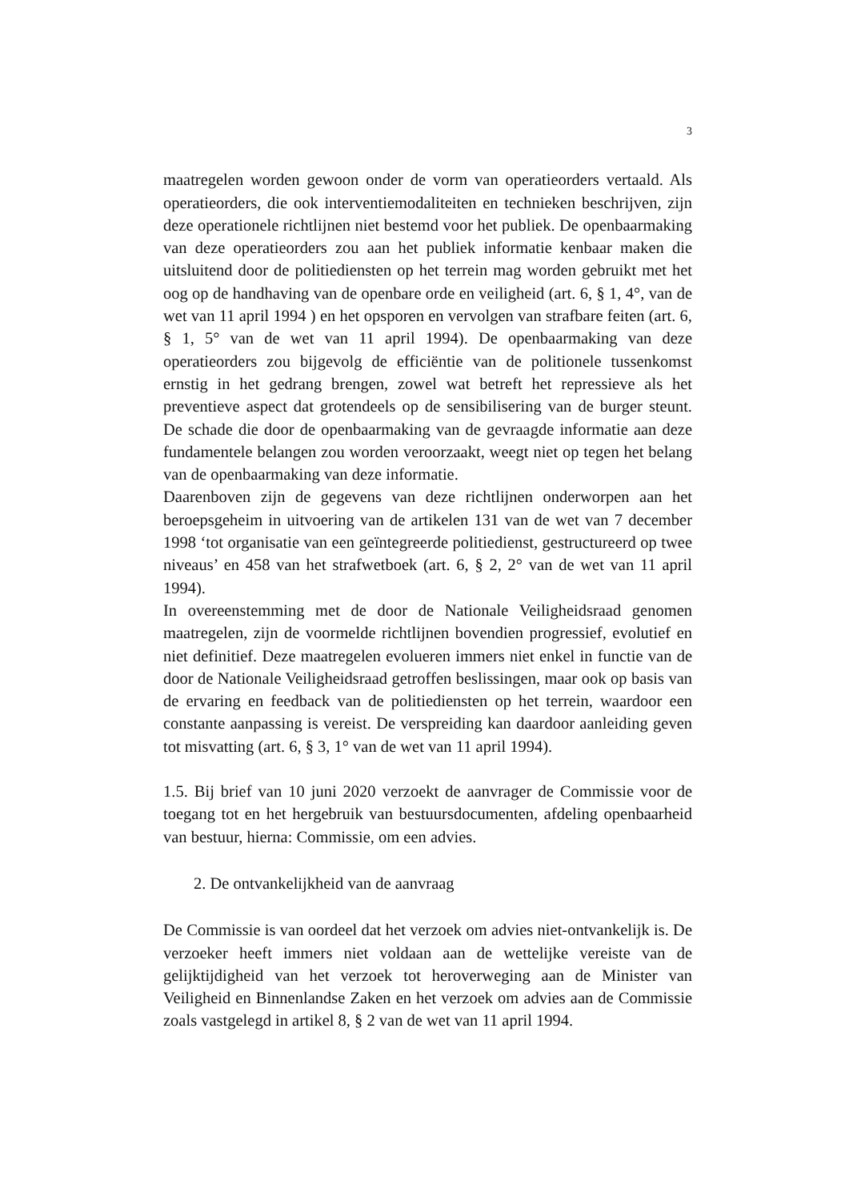3
maatregelen worden gewoon onder de vorm van operatieorders vertaald. Als operatieorders, die ook interventiemodaliteiten en technieken beschrijven, zijn deze operationele richtlijnen niet bestemd voor het publiek. De openbaarmaking van deze operatieorders zou aan het publiek informatie kenbaar maken die uitsluitend door de politiediensten op het terrein mag worden gebruikt met het oog op de handhaving van de openbare orde en veiligheid (art. 6, § 1, 4°, van de wet van 11 april 1994 ) en het opsporen en vervolgen van strafbare feiten (art. 6, § 1, 5° van de wet van 11 april 1994). De openbaarmaking van deze operatieorders zou bijgevolg de efficiëntie van de politionele tussenkomst ernstig in het gedrang brengen, zowel wat betreft het repressieve als het preventieve aspect dat grotendeels op de sensibilisering van de burger steunt. De schade die door de openbaarmaking van de gevraagde informatie aan deze fundamentele belangen zou worden veroorzaakt, weegt niet op tegen het belang van de openbaarmaking van deze informatie.
Daarenboven zijn de gegevens van deze richtlijnen onderworpen aan het beroepsgeheim in uitvoering van de artikelen 131 van de wet van 7 december 1998 ‘tot organisatie van een geïntegreerde politiedienst, gestructureerd op twee niveaus’ en 458 van het strafwetboek (art. 6, § 2, 2° van de wet van 11 april 1994).
In overeenstemming met de door de Nationale Veiligheidsraad genomen maatregelen, zijn de voormelde richtlijnen bovendien progressief, evolutief en niet definitief. Deze maatregelen evolueren immers niet enkel in functie van de door de Nationale Veiligheidsraad getroffen beslissingen, maar ook op basis van de ervaring en feedback van de politiediensten op het terrein, waardoor een constante aanpassing is vereist. De verspreiding kan daardoor aanleiding geven tot misvatting (art. 6, § 3, 1° van de wet van 11 april 1994).
1.5. Bij brief van 10 juni 2020 verzoekt de aanvrager de Commissie voor de toegang tot en het hergebruik van bestuursdocumenten, afdeling openbaarheid van bestuur, hierna: Commissie, om een advies.
2. De ontvankelijkheid van de aanvraag
De Commissie is van oordeel dat het verzoek om advies niet-ontvankelijk is. De verzoeker heeft immers niet voldaan aan de wettelijke vereiste van de gelijktijdigheid van het verzoek tot heroverweging aan de Minister van Veiligheid en Binnenlandse Zaken en het verzoek om advies aan de Commissie zoals vastgelegd in artikel 8, § 2 van de wet van 11 april 1994.